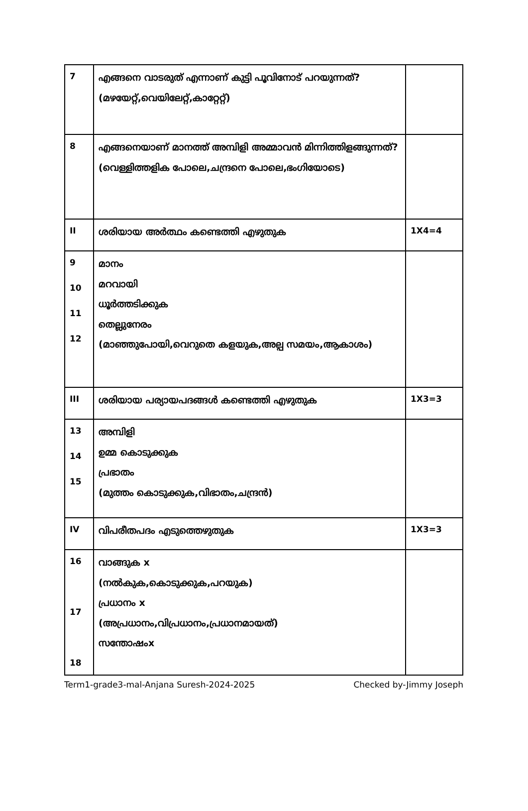| 7 | എങ്ങനെ വാടരുത് എന്നാണ് കുട്ടി പൂവിനോട് പറയുന്നത്? (മഴയേറ്റ്,വെയിലേറ്റ്,കാറ്റേറ്റ്) | |
| 8 | എങ്ങനെയാണ് മാനത്ത് അമ്പിളി അമ്മാവൻ മിന്നിത്തിളങ്ങുന്നത്? (വെള്ളിത്തളിക പോലെ,ചന്ദ്രനെ പോലെ,ഭംഗിയോടെ) | |
| II | ശരിയായ അർത്ഥം കണ്ടെത്തി എഴുതുക | 1X4=4 |
| 9 10 11 12 | മാനം മറവായി ധൂർത്തടിക്കുക തെല്ലുനേരം (മാഞ്ഞുപോയി,വെറുതെ കളയുക,അല്പ സമയം,ആകാശം) | |
| III | ശരിയായ പര്യായപദങ്ങൾ കണ്ടെത്തി എഴുതുക | 1X3=3 |
| 13 14 15 | അമ്പിളി ഉമ്മ കൊടുക്കുക പ്രഭാതം (മുത്തം കൊടുക്കുക,വിഭാതം,ചന്ദ്രൻ) | |
| IV | വിപരീതപദം എടുത്തെഴുതുക | 1X3=3 |
| 16 17 18 | വാങ്ങുക x (നൽകുക,കൊടുക്കുക,പറയുക) പ്രധാനം x (അപ്രധാനം,വിപ്രധാനം,പ്രധാനമായത്) സന്തോഷംx | |
Term1-grade3-mal-Anjana Suresh-2024-2025 Checked by-Jimmy Joseph